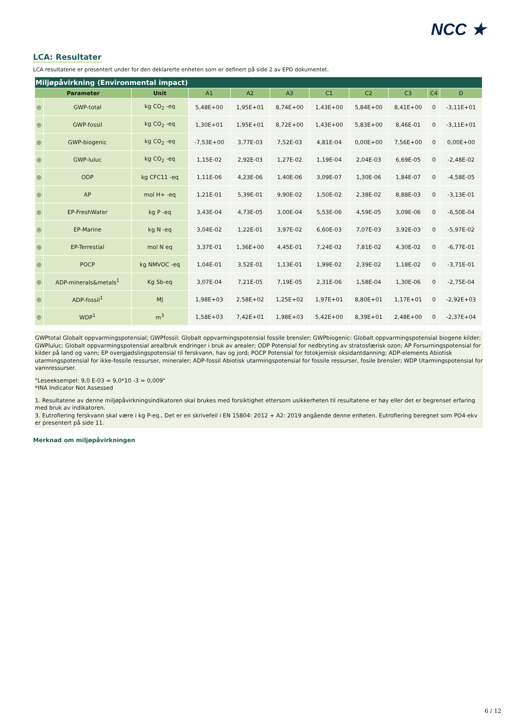NCC ★
LCA: Resultater
LCA resultatene er presentert under for den deklarerte enheten som er definert på side 2 av EPD dokumentet.
| Miljøpåvirkning (Environmental impact) | | | | | | | | | | |
| Parameter | | Unit | A1 | A2 | A3 | C1 | C2 | C3 | C4 | D |
| ◎ | GWP-total | kg CO<sub>2</sub> -eq | 5,48E+00 | 1,95E+01 | 8,74E+00 | 1,43E+00 | 5,84E+00 | 8,41E+00 | 0 | -3,11E+01 |
| ◎ | GWP-fossil | kg CO<sub>2</sub> -eq | 1,30E+01 | 1,95E+01 | 8,72E+00 | 1,43E+00 | 5,83E+00 | 8,46E-01 | 0 | -3,11E+01 |
| ◎ | GWP-biogenic | kg CO<sub>2</sub> -eq | -7,53E+00 | 3,77E-03 | 7,52E-03 | 4,81E-04 | 0,00E+00 | 7,56E+00 | 0 | 0,00E+00 |
| ◎ | GWP-luluc | kg CO<sub>2</sub> -eq | 1,15E-02 | 2,92E-03 | 1,27E-02 | 1,19E-04 | 2,04E-03 | 6,69E-05 | 0 | -2,48E-02 |
| ◎ | ODP | kg CFC11 -eq | 1,11E-06 | 4,23E-06 | 1,40E-06 | 3,09E-07 | 1,30E-06 | 1,84E-07 | 0 | -4,58E-05 |
| ◎ | AP | mol H+ -eq | 1,21E-01 | 5,39E-01 | 9,90E-02 | 1,50E-02 | 2,38E-02 | 8,88E-03 | 0 | -3,13E-01 |
| ◎ | EP-FreshWater | kg P -eq | 3,43E-04 | 4,73E-05 | 3,00E-04 | 5,53E-06 | 4,59E-05 | 3,09E-06 | 0 | -6,50E-04 |
| ◎ | EP-Marine | kg N -eq | 3,04E-02 | 1,22E-01 | 3,97E-02 | 6,60E-03 | 7,07E-03 | 3,92E-03 | 0 | -5,97E-02 |
| ◎ | EP-Terrestial | mol N eq | 3,37E-01 | 1,36E+00 | 4,45E-01 | 7,24E-02 | 7,81E-02 | 4,30E-02 | 0 | -6,77E-01 |
| ◎ | POCP | kg NMVOC -eq | 1,04E-01 | 3,52E-01 | 1,13E-01 | 1,99E-02 | 2,39E-02 | 1,18E-02 | 0 | -3,71E-01 |
| ◎ | ADP-minerals&metals<sup>1</sup> | Kg Sb-eq | 3,07E-04 | 7,21E-05 | 7,19E-05 | 2,31E-06 | 1,58E-04 | 1,30E-06 | 0 | -2,75E-04 |
| ◎ | ADP-fossil<sup>1</sup> | MJ | 1,98E+03 | 2,58E+02 | 1,25E+02 | 1,97E+01 | 8,80E+01 | 1,17E+01 | 0 | -2,92E+03 |
| ◎ | WDP<sup>1</sup> | m<sup>3</sup> | 1,58E+03 | 7,42E+01 | 1,98E+03 | 5,42E+00 | 8,39E+01 | 2,48E+00 | 0 | -2,37E+04 |
GWPtotal Globalt oppvarmingspotensial; GWPfossil: Globalt oppvarmingspotensial fossile brensler; GWPbiogenic: Globalt oppvarmingspotensial biogene kilder; GWPluluc: Globalt oppvarmingspotensial arealbruk endringer i bruk av arealer; ODP Potensial for nedbryting av stratosfærisk ozon; AP Forsurningspotensial for kilder på land og vann; EP overgjødslingspotensial til ferskvann, hav og jord; POCP Potensial for fotokjemisk oksidantdanning; ADP-elements Abiotisk utarmingspotensial for ikke-fossile ressurser, mineraler; ADP-fossil Abiotisk utarmingspotensial for fossile ressurser, fosile brensler; WDP Utarmingspotensial for vannressurser.
"Leseeksempel: 9,0 E-03 = 9,0*10 -3 = 0,009"
*INA Indicator Not Assessed
1. Resultatene av denne miljøpåvirkningsindikatoren skal brukes med forsiktighet ettersom usikkerheten til resultatene er høy eller det er begrenset erfaring med bruk av indikatoren.
3. Eutrofiering ferskvann skal være i kg P-eq., Det er en skrivefeil i EN 15804: 2012 + A2: 2019 angående denne enheten. Eutrofiering beregnet som PO4-ekv er presentert på side 11.
Merknad om miljøpåvirkningen
6 / 12